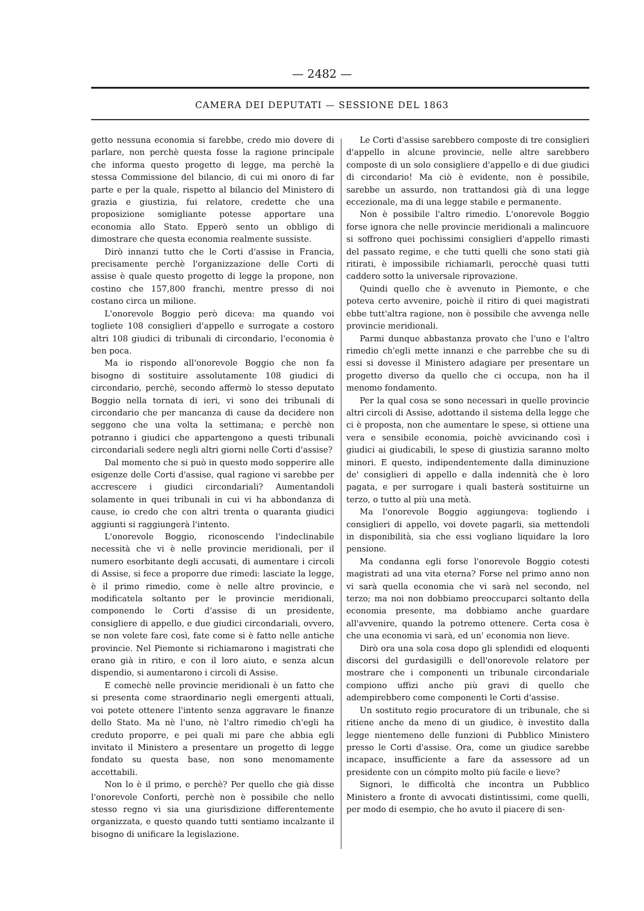— 2482 —
CAMERA DEI DEPUTATI — SESSIONE DEL 1863
getto nessuna economia si farebbe, credo mio dovere di parlare, non perchè questa fosse la ragione principale che informa questo progetto di legge, ma perchè la stessa Commissione del bilancio, di cui mi onoro di far parte e per la quale, rispetto al bilancio del Ministero di grazia e giustizia, fui relatore, credette che una proposizione somigliante potesse apportare una economia allo Stato. Epperò sento un obbligo di dimostrare che questa economia realmente sussiste.
Dirò innanzi tutto che le Corti d'assise in Francia, precisamente perchè l'organizzazione delle Corti di assise è quale questo progetto di legge la propone, non costino che 157,800 franchi, mentre presso di noi costano circa un milione.
L'onorevole Boggio però diceva: ma quando voi togliete 108 consiglieri d'appello e surrogate a costoro altri 108 giudici di tribunali di circondario, l'economia è ben poca.
Ma io rispondo all'onorevole Boggio che non fa bisogno di sostituire assolutamente 108 giudici di circondario, perchè, secondo affermò lo stesso deputato Boggio nella tornata di ieri, vi sono dei tribunali di circondario che per mancanza di cause da decidere non seggono che una volta la settimana; e perchè non potranno i giudici che appartengono a questi tribunali circondariali sedere negli altri giorni nelle Corti d'assise?
Dal momento che si può in questo modo sopperire alle esigenze delle Corti d'assise, qual ragione vi sarebbe per accrescere i giudici circondariali? Aumentandoli solamente in quei tribunali in cui vi ha abbondanza di cause, io credo che con altri trenta o quaranta giudici aggiunti si raggiungerà l'intento.
L'onorevole Boggio, riconoscendo l'indeclinabile necessità che vi è nelle provincie meridionali, per il numero esorbitante degli accusati, di aumentare i circoli di Assise, si fece a proporre due rimedi: lasciate la legge, è il primo rimedio, come è nelle altre provincie, e modificatela soltanto per le provincie meridionali, componendo le Corti d'assise di un presidente, consigliere di appello, e due giudici circondariali, ovvero, se non volete fare così, fate come si è fatto nelle antiche provincie. Nel Piemonte si richiamarono i magistrati che erano già in ritiro, e con il loro aiuto, e senza alcun dispendio, si aumentarono i circoli di Assise.
E comechè nelle provincie meridionali è un fatto che si presenta come straordinario negli emergenti attuali, voi potete ottenere l'intento senza aggravare le finanze dello Stato. Ma nè l'uno, nè l'altro rimedio ch'egli ha creduto proporre, e pei quali mi pare che abbia egli invitato il Ministero a presentare un progetto di legge fondato su questa base, non sono menomamente accettabili.
Non lo è il primo, e perchè? Per quello che già disse l'onorevole Conforti, perchè non è possibile che nello stesso regno vi sia una giurisdizione differentemente organizzata, e questo quando tutti sentiamo incalzante il bisogno di unificare la legislazione.
Le Corti d'assise sarebbero composte di tre consiglieri d'appello in alcune provincie, nelle altre sarebbero composte di un solo consigliere d'appello e di due giudici di circondario! Ma ciò è evidente, non è possibile, sarebbe un assurdo, non trattandosi già di una legge eccezionale, ma di una legge stabile e permanente.
Non è possibile l'altro rimedio. L'onorevole Boggio forse ignora che nelle provincie meridionali a malincuore si soffrono quei pochissimi consiglieri d'appello rimasti del passato regime, e che tutti quelli che sono stati già ritirati, è impossibile richiamarli, perocchè quasi tutti caddero sotto la universale riprovazione.
Quindi quello che è avvenuto in Piemonte, e che poteva certo avvenire, poichè il ritiro di quei magistrati ebbe tutt'altra ragione, non è possibile che avvenga nelle provincie meridionali.
Parmi dunque abbastanza provato che l'uno e l'altro rimedio ch'egli mette innanzi e che parrebbe che su di essi si dovesse il Ministero adagiare per presentare un progetto diverso da quello che ci occupa, non ha il menomo fondamento.
Per la qual cosa se sono necessari in quelle provincie altri circoli di Assise, adottando il sistema della legge che ci è proposta, non che aumentare le spese, si ottiene una vera e sensibile economia, poichè avvicinando così i giudici ai giudicabili, le spese di giustizia saranno molto minori. E questo, indipendentemente dalla diminuzione de' consiglieri di appello e dalla indennità che è loro pagata, e per surrogare i quali basterà sostituirne un terzo, o tutto al più una metà.
Ma l'onorevole Boggio aggiungeva: togliendo i consiglieri di appello, voi dovete pagarli, sia mettendoli in disponibilità, sia che essi vogliano liquidare la loro pensione.
Ma condanna egli forse l'onorevole Boggio cotesti magistrati ad una vita eterna? Forse nel primo anno non vi sarà quella economia che vi sarà nel secondo, nel terzo; ma noi non dobbiamo preoccuparci soltanto della economia presente, ma dobbiamo anche guardare all'avvenire, quando la potremo ottenere. Certa cosa è che una economia vi sarà, ed un' economia non lieve.
Dirò ora una sola cosa dopo gli splendidi ed eloquenti discorsi del gurdasigilli e dell'onorevole relatore per mostrare che i componenti un tribunale circondariale compiono uffizi anche più gravi di quello che adempirebbero come componenti le Corti d'assise.
Un sostituto regio procuratore di un tribunale, che si ritiene anche da meno di un giudice, è investito dalla legge nientemeno delle funzioni di Pubblico Ministero presso le Corti d'assise. Ora, come un giudice sarebbe incapace, insufficiente a fare da assessore ad un presidente con un cómpito molto più facile e lieve?
Signori, le difficoltà che incontra un Pubblico Ministero a fronte di avvocati distintissimi, come quelli, per modo di esempio, che ho avuto il piacere di sen-